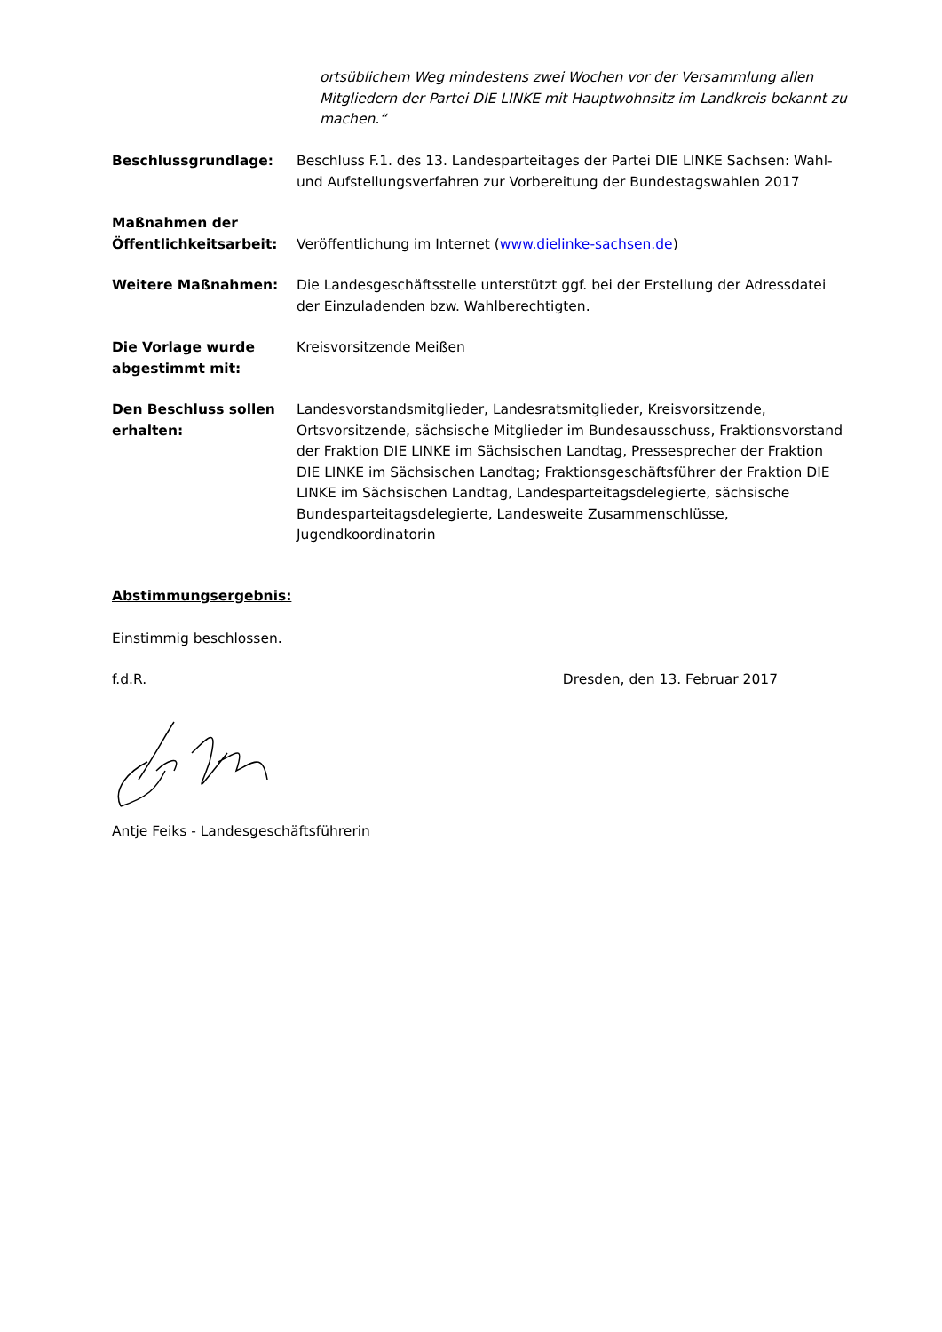ortsüblichem Weg mindestens zwei Wochen vor der Versammlung allen Mitgliedern der Partei DIE LINKE mit Hauptwohnsitz im Landkreis bekannt zu machen.“
Beschlussgrundlage: Beschluss F.1. des 13. Landesparteitages der Partei DIE LINKE Sachsen: Wahl- und Aufstellungsverfahren zur Vorbereitung der Bundestagswahlen 2017
Maßnahmen der Öffentlichkeitsarbeit:
Veröffentlichung im Internet (www.dielinke-sachsen.de)
Weitere Maßnahmen: Die Landesgeschäftsstelle unterstützt ggf. bei der Erstellung der Adressdatei der Einzuladenden bzw. Wahlberechtigten.
Die Vorlage wurde abgestimmt mit:
Kreisvorsitzende Meißen
Den Beschluss sollen erhalten:
Landesvorstandsmitglieder, Landesratsmitglieder, Kreisvorsitzende, Ortsvorsitzende, sächsische Mitglieder im Bundesausschuss, Fraktionsvorstand der Fraktion DIE LINKE im Sächsischen Landtag, Pressesprecher der Fraktion DIE LINKE im Sächsischen Landtag; Fraktionsgeschäftsführer der Fraktion DIE LINKE im Sächsischen Landtag, Landesparteitagsdelegierte, sächsische Bundesparteitagsdelegierte, Landesweite Zusammenschlüsse, Jugendkoordinatorin
Abstimmungsergebnis:
Einstimmig beschlossen.
f.d.R. Dresden, den 13. Februar 2017
Antje Feiks - Landesgeschäftsführerin